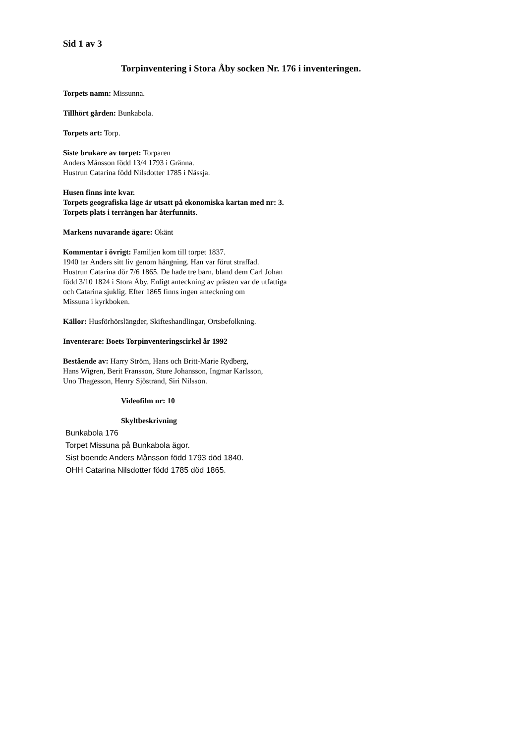Sid 1 av 3
Torpinventering i Stora Åby socken Nr. 176 i inventeringen.
Torpets namn: Missunna.
Tillhört gården: Bunkabola.
Torpets art: Torp.
Siste brukare av torpet: Torparen
Anders Månsson född 13/4 1793 i Gränna.
Hustrun Catarina född Nilsdotter 1785 i Nässja.
Husen finns inte kvar.
Torpets geografiska läge är utsatt på ekonomiska kartan med nr: 3.
Torpets plats i terrängen har återfunnits.
Markens nuvarande ägare: Okänt
Kommentar i övrigt: Familjen kom till torpet 1837.
1940 tar Anders sitt liv genom hängning. Han var förut straffad.
Hustrun Catarina dör 7/6 1865. De hade tre barn, bland dem Carl Johan
född 3/10 1824 i Stora Åby. Enligt anteckning av prästen var de utfattiga
och Catarina sjuklig. Efter 1865 finns ingen anteckning om
Missuna i kyrkboken.
Källor: Husförhörslängder, Skifteshandlingar, Ortsbefolkning.
Inventerare: Boets Torpinventeringscirkel år 1992
Bestående av: Harry Ström, Hans och Britt-Marie Rydberg,
Hans Wigren, Berit Fransson, Sture Johansson, Ingmar Karlsson,
Uno Thagesson, Henry Sjöstrand, Siri Nilsson.
Videofilm nr: 10
Skyltbeskrivning
Bunkabola 176
Torpet Missuna på Bunkabola ägor.
Sist boende Anders Månsson född 1793 död 1840.
OHH Catarina Nilsdotter född 1785 död 1865.